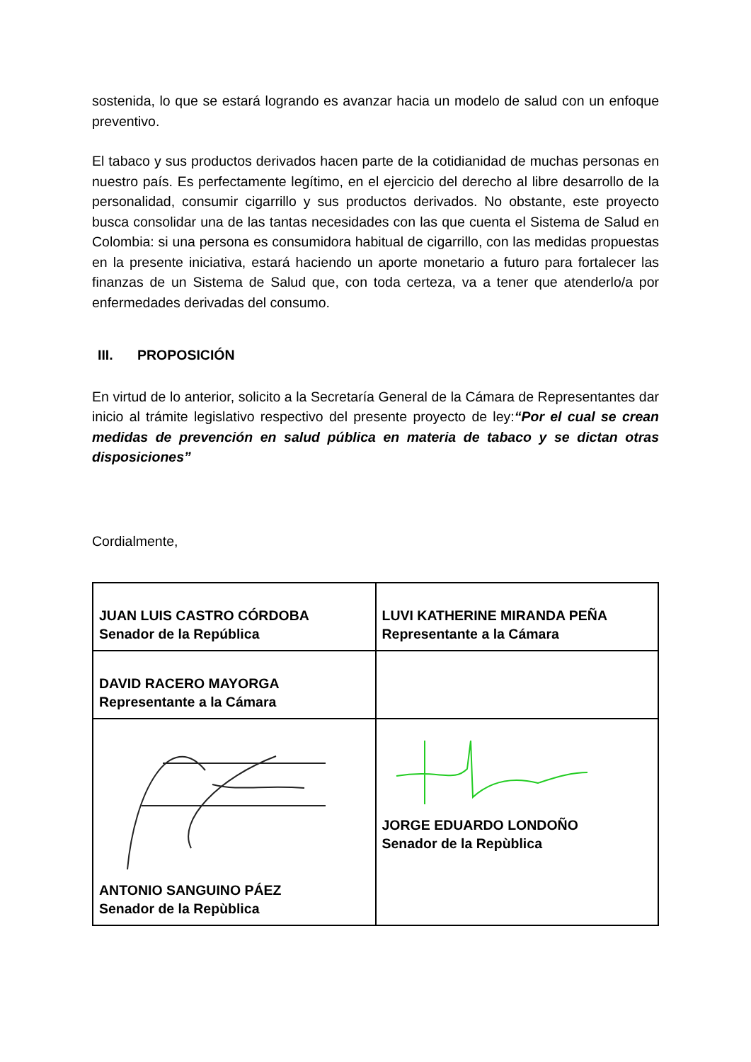sostenida, lo que se estará logrando es avanzar hacia un modelo de salud con un enfoque preventivo.
El tabaco y sus productos derivados hacen parte de la cotidianidad de muchas personas en nuestro país. Es perfectamente legítimo, en el ejercicio del derecho al libre desarrollo de la personalidad, consumir cigarrillo y sus productos derivados. No obstante, este proyecto busca consolidar una de las tantas necesidades con las que cuenta el Sistema de Salud en Colombia: si una persona es consumidora habitual de cigarrillo, con las medidas propuestas en la presente iniciativa, estará haciendo un aporte monetario a futuro para fortalecer las finanzas de un Sistema de Salud que, con toda certeza, va a tener que atenderlo/a por enfermedades derivadas del consumo.
III. PROPOSICIÓN
En virtud de lo anterior, solicito a la Secretaría General de la Cámara de Representantes dar inicio al trámite legislativo respectivo del presente proyecto de ley:“Por el cual se crean medidas de prevención en salud pública en materia de tabaco y se dictan otras disposiciones”
Cordialmente,
| JUAN LUIS CASTRO CÓRDOBA Senador de la República | LUVI KATHERINE MIRANDA PEÑA Representante a la Cámara |
| DAVID RACERO MAYORGA Representante a la Cámara | |
| ANTONIO SANGUINO PÁEZ Senador de la Repùblica | JORGE EDUARDO LONDOÑO Senador de la Repùblica |